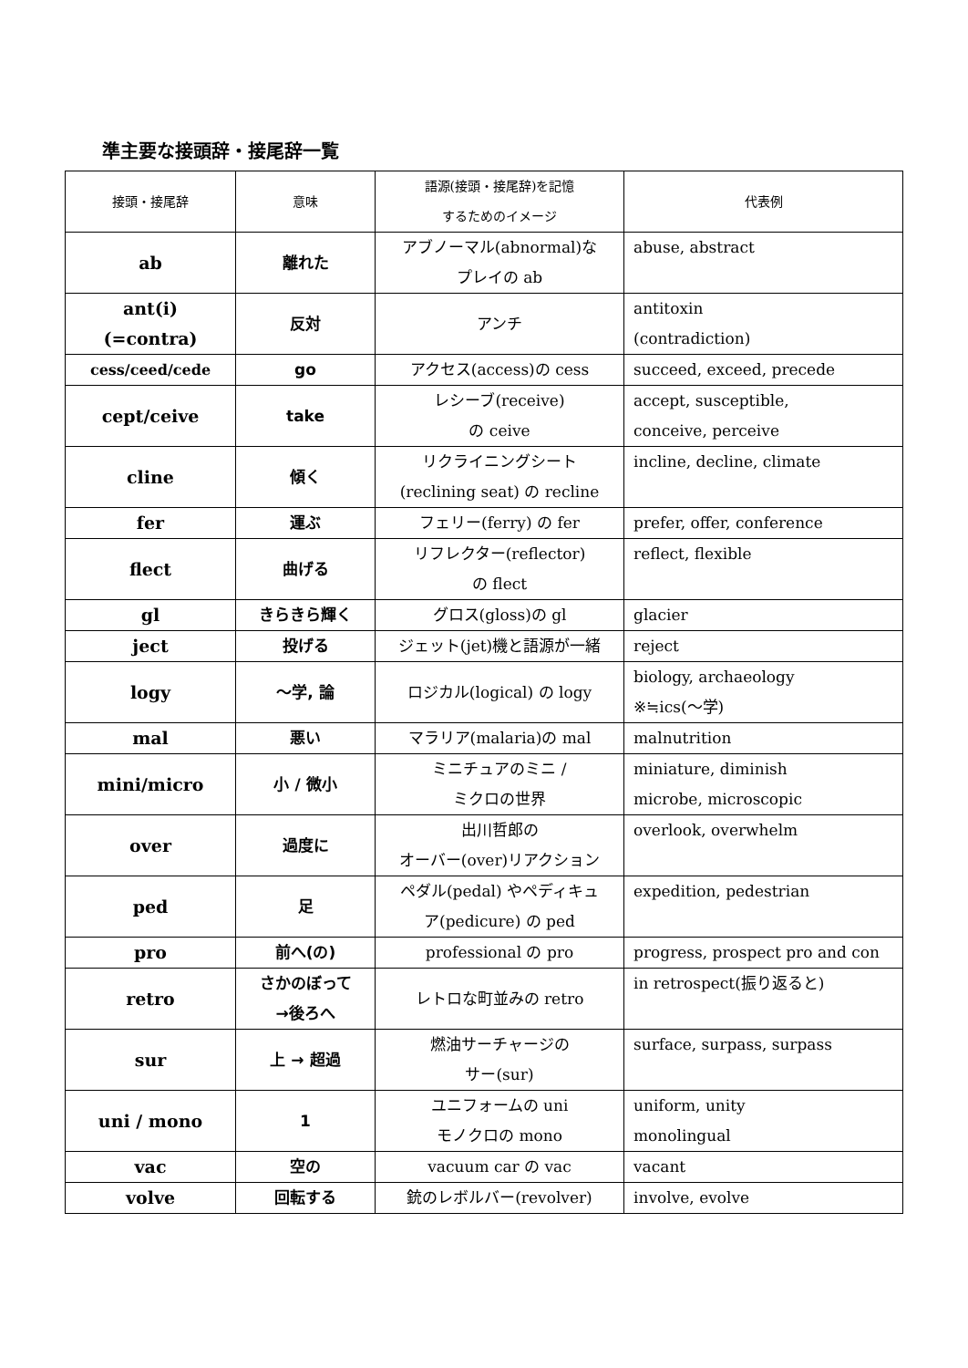準主要な接頭辞・接尾辞一覧
| 接頭・接尾辞 | 意味 | 語源(接頭・接尾辞)を記憶 するためのイメージ | 代表例 |
| --- | --- | --- | --- |
| ab | 離れた | アブノーマル(abnormal)な プレイの ab | abuse, abstract |
| ant(i) (=contra) | 反対 | アンチ | antitoxin (contradiction) |
| cess/ceed/cede | go | アクセス(access)の cess | succeed, exceed, precede |
| cept/ceive | take | レシーブ(receive) の ceive | accept, susceptible, conceive, perceive |
| cline | 傾く | リクライニングシート (reclining seat) の recline | incline, decline, climate |
| fer | 運ぶ | フェリー(ferry) の fer | prefer, offer, conference |
| flect | 曲げる | リフレクター(reflector) の flect | reflect, flexible |
| gl | きらきら輝く | グロス(gloss)の gl | glacier |
| ject | 投げる | ジェット(jet)機と語源が一緒 | reject |
| logy | 〜学, 論 | ロジカル(logical) の logy | biology, archaeology ※≒ics(〜学) |
| mal | 悪い | マラリア(malaria)の mal | malnutrition |
| mini/micro | 小 / 微小 | ミニチュアのミニ / ミクロの世界 | miniature, diminish microbe, microscopic |
| over | 過度に | 出川哲郎の オーバー(over)リアクション | overlook, overwhelm |
| ped | 足 | ペダル(pedal) やペディキュ ア(pedicure) の ped | expedition, pedestrian |
| pro | 前へ(の) | professional の pro | progress, prospect pro and con |
| retro | さかのぼって →後ろへ | レトロな町並みの retro | in retrospect(振り返ると) |
| sur | 上 → 超過 | 燃油サーチャージの サー(sur) | surface, surpass, surpass |
| uni / mono | 1 | ユニフォームの uni モノクロの mono | uniform, unity monolingual |
| vac | 空の | vacuum car の vac | vacant |
| volve | 回転する | 銃のレボルバー(revolver) | involve, evolve |